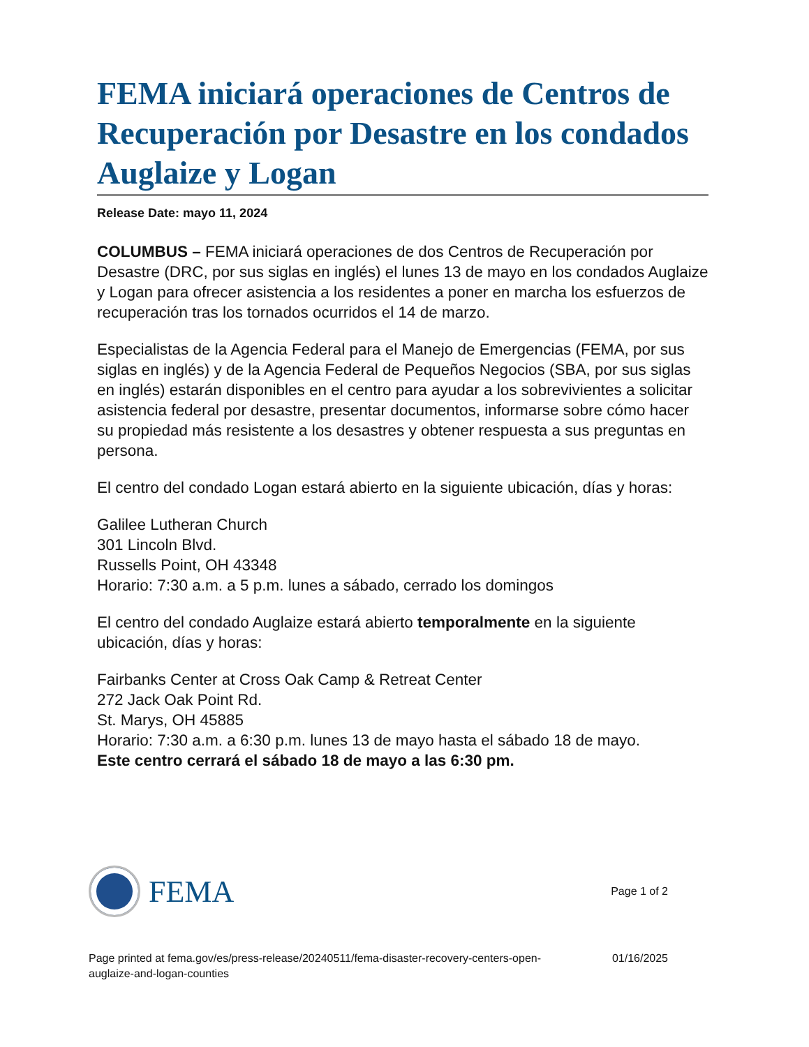FEMA iniciará operaciones de Centros de Recuperación por Desastre en los condados Auglaize y Logan
Release Date: mayo 11, 2024
COLUMBUS – FEMA iniciará operaciones de dos Centros de Recuperación por Desastre (DRC, por sus siglas en inglés) el lunes 13 de mayo en los condados Auglaize y Logan para ofrecer asistencia a los residentes a poner en marcha los esfuerzos de recuperación tras los tornados ocurridos el 14 de marzo.
Especialistas de la Agencia Federal para el Manejo de Emergencias (FEMA, por sus siglas en inglés) y de la Agencia Federal de Pequeños Negocios (SBA, por sus siglas en inglés) estarán disponibles en el centro para ayudar a los sobrevivientes a solicitar asistencia federal por desastre, presentar documentos, informarse sobre cómo hacer su propiedad más resistente a los desastres y obtener respuesta a sus preguntas en persona.
El centro del condado Logan estará abierto en la siguiente ubicación, días y horas:
Galilee Lutheran Church
301 Lincoln Blvd.
Russells Point, OH 43348
Horario: 7:30 a.m. a 5 p.m. lunes a sábado, cerrado los domingos
El centro del condado Auglaize estará abierto temporalmente en la siguiente ubicación, días y horas:
Fairbanks Center at Cross Oak Camp & Retreat Center
272 Jack Oak Point Rd.
St. Marys, OH 45885
Horario: 7:30 a.m. a 6:30 p.m. lunes 13 de mayo hasta el sábado 18 de mayo.
Este centro cerrará el sábado 18 de mayo a las 6:30 pm.
FEMA
Page 1 of 2
Page printed at fema.gov/es/press-release/20240511/fema-disaster-recovery-centers-open-
auglaize-and-logan-counties
01/16/2025